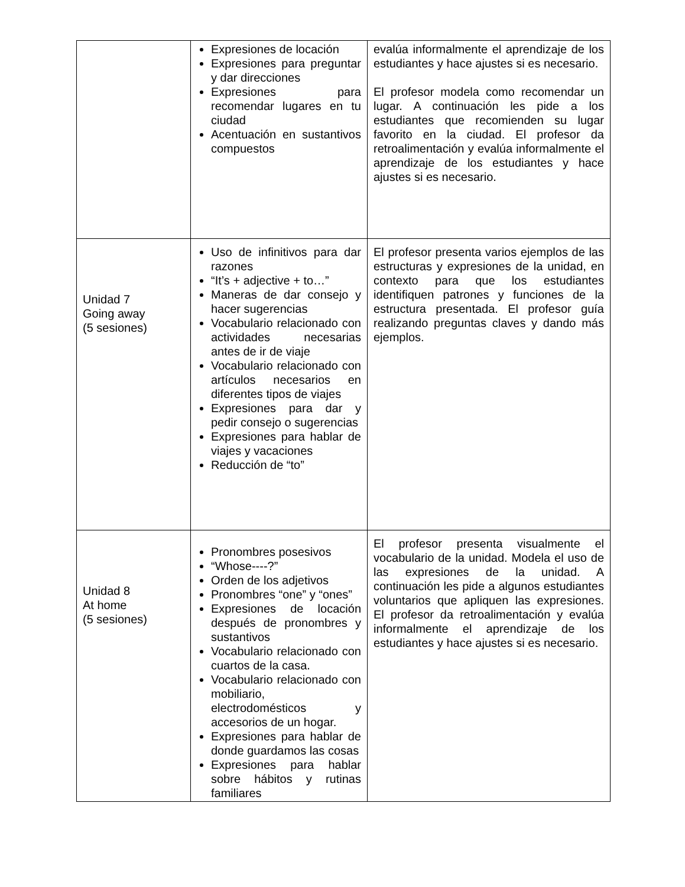| | Expresiones de locación Expresiones para preguntar y dar direcciones Expresiones para recomendar lugares en tu ciudad Acentuación en sustantivos compuestos | evalúa informalmente el aprendizaje de los estudiantes y hace ajustes si es necesario. El profesor modela como recomendar un lugar. A continuación les pide a los estudiantes que recomienden su lugar favorito en la ciudad. El profesor da retroalimentación y evalúa informalmente el aprendizaje de los estudiantes y hace ajustes si es necesario. |
| Unidad 7 Going away (5 sesiones) | Uso de infinitivos para dar razones “It’s + adjective + to…” Maneras de dar consejo y hacer sugerencias Vocabulario relacionado con actividades necesarias antes de ir de viaje Vocabulario relacionado con artículos necesarios en diferentes tipos de viajes Expresiones para dar y pedir consejo o sugerencias Expresiones para hablar de viajes y vacaciones Reducción de “to” | El profesor presenta varios ejemplos de las estructuras y expresiones de la unidad, en contexto para que los estudiantes identifiquen patrones y funciones de la estructura presentada. El profesor guía realizando preguntas claves y dando más ejemplos. |
| Unidad 8 At home (5 sesiones) | Pronombres posesivos “Whose----?” Orden de los adjetivos Pronombres “one” y “ones” Expresiones de locación después de pronombres y sustantivos Vocabulario relacionado con cuartos de la casa. Vocabulario relacionado con mobiliario, electrodomésticos y accesorios de un hogar. Expresiones para hablar de donde guardamos las cosas Expresiones para hablar sobre hábitos y rutinas familiares | El profesor presenta visualmente el vocabulario de la unidad. Modela el uso de las expresiones de la unidad. A continuación les pide a algunos estudiantes voluntarios que apliquen las expresiones. El profesor da retroalimentación y evalúa informalmente el aprendizaje de los estudiantes y hace ajustes si es necesario. |